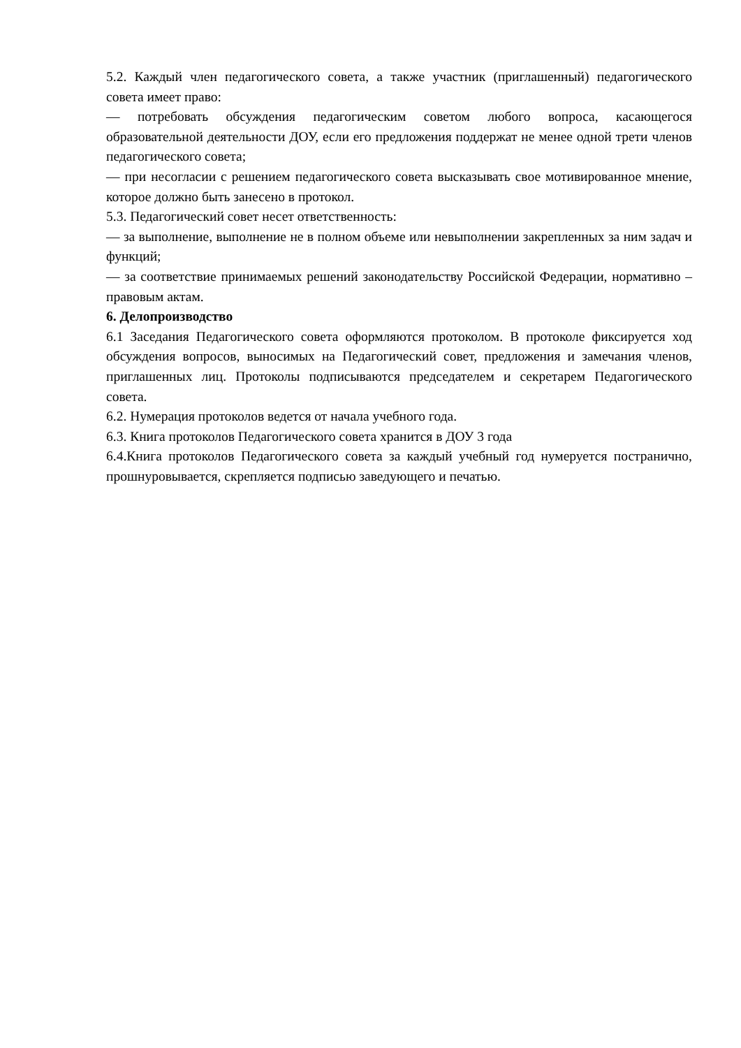5.2. Каждый член педагогического совета, а также участник (приглашенный) педагогического совета имеет право:
— потребовать обсуждения педагогическим советом любого вопроса, касающегося образовательной деятельности ДОУ, если его предложения поддержат не менее одной трети членов педагогического совета;
— при несогласии с решением педагогического совета высказывать свое мотивированное мнение, которое должно быть занесено в протокол.
5.3. Педагогический совет несет ответственность:
— за выполнение, выполнение не в полном объеме или невыполнении закрепленных за ним задач и функций;
— за соответствие принимаемых решений законодательству Российской Федерации, нормативно – правовым актам.
6. Делопроизводство
6.1 Заседания Педагогического совета оформляются протоколом. В протоколе фиксируется ход обсуждения вопросов, выносимых на Педагогический совет, предложения и замечания членов, приглашенных лиц. Протоколы подписываются председателем и секретарем Педагогического совета.
6.2. Нумерация протоколов ведется от начала учебного года.
6.3. Книга протоколов Педагогического совета хранится в ДОУ 3 года
6.4.Книга протоколов Педагогического совета за каждый учебный год нумеруется постранично, прошнуровывается, скрепляется подписью заведующего и печатью.